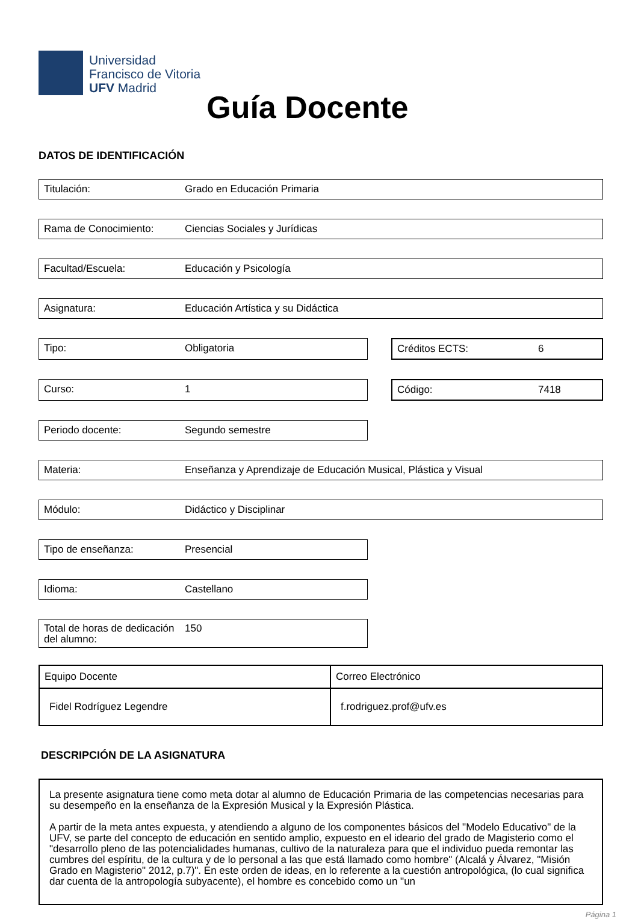Universidad
Francisco de Vitoria
UFV Madrid
Guía Docente
DATOS DE IDENTIFICACIÓN
Titulación: Grado en Educación Primaria
Rama de Conocimiento: Ciencias Sociales y Jurídicas
Facultad/Escuela: Educación y Psicología
Asignatura: Educación Artística y su Didáctica
Tipo: Obligatoria Créditos ECTS: 6
Curso: 1 Código: 7418
Periodo docente: Segundo semestre
Materia: Enseñanza y Aprendizaje de Educación Musical, Plástica y Visual
Módulo: Didáctico y Disciplinar
Tipo de enseñanza: Presencial
Idioma: Castellano
Total de horas de dedicación del alumno: 150
| Equipo Docente | Correo Electrónico |
| Fidel Rodríguez Legendre | f.rodriguez.prof@ufv.es |
DESCRIPCIÓN DE LA ASIGNATURA
La presente asignatura tiene como meta dotar al alumno de Educación Primaria de las competencias necesarias para su desempeño en la enseñanza de la Expresión Musical y la Expresión Plástica.
A partir de la meta antes expuesta, y atendiendo a alguno de los componentes básicos del "Modelo Educativo" de la UFV, se parte del concepto de educación en sentido amplio, expuesto en el ideario del grado de Magisterio como el "desarrollo pleno de las potencialidades humanas, cultivo de la naturaleza para que el individuo pueda remontar las cumbres del espíritu, de la cultura y de lo personal a las que está llamado como hombre" (Alcalá y Álvarez, "Misión Grado en Magisterio" 2012, p.7)". En este orden de ideas, en lo referente a la cuestión antropológica, (lo cual significa dar cuenta de la antropología subyacente), el hombre es concebido como un "un
Página 1